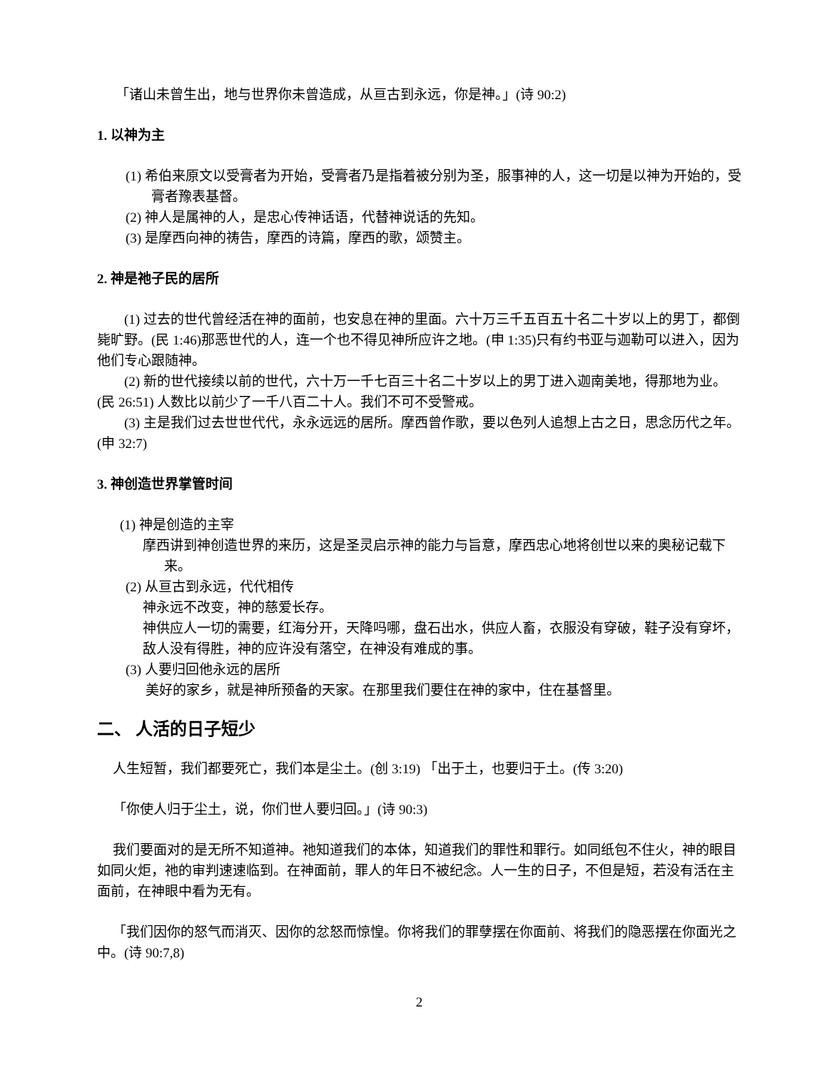「诸山未曾生出，地与世界你未曾造成，从亘古到永远，你是神。」(诗 90:2)
1. 以神为主
(1) 希伯来原文以受膏者为开始，受膏者乃是指着被分别为圣，服事神的人，这一切是以神为开始的，受膏者豫表基督。
(2) 神人是属神的人，是忠心传神话语，代替神说话的先知。
(3) 是摩西向神的祷告，摩西的诗篇，摩西的歌，颂赞主。
2. 神是祂子民的居所
(1) 过去的世代曾经活在神的面前，也安息在神的里面。六十万三千五百五十名二十岁以上的男丁，都倒毙旷野。(民 1:46)那恶世代的人，连一个也不得见神所应许之地。(申 1:35)只有约书亚与迦勒可以进入，因为他们专心跟随神。
(2) 新的世代接续以前的世代，六十万一千七百三十名二十岁以上的男丁进入迦南美地，得那地为业。(民 26:51) 人数比以前少了一千八百二十人。我们不可不受警戒。
(3) 主是我们过去世世代代，永永远远的居所。摩西曾作歌，要以色列人追想上古之日，思念历代之年。(申 32:7)
3. 神创造世界掌管时间
(1) 神是创造的主宰
摩西讲到神创造世界的来历，这是圣灵启示神的能力与旨意，摩西忠心地将创世以来的奥秘记载下来。
(2) 从亘古到永远，代代相传
神永远不改变，神的慈爱长存。
神供应人一切的需要，红海分开，天降吗哪，盘石出水，供应人畜，衣服没有穿破，鞋子没有穿坏，敌人没有得胜，神的应许没有落空，在神没有难成的事。
(3) 人要归回他永远的居所
美好的家乡，就是神所预备的天家。在那里我们要住在神的家中，住在基督里。
二、 人活的日子短少
人生短暂，我们都要死亡，我们本是尘土。(创 3:19) 「出于土，也要归于土。(传 3:20)
「你使人归于尘土，说，你们世人要归回。」(诗 90:3)
我们要面对的是无所不知道神。祂知道我们的本体，知道我们的罪性和罪行。如同纸包不住火，神的眼目如同火炬，祂的审判速速临到。在神面前，罪人的年日不被纪念。人一生的日子，不但是短，若没有活在主面前，在神眼中看为无有。
「我们因你的怒气而消灭、因你的忿怒而惊惶。你将我们的罪孽摆在你面前、将我们的隐恶摆在你面光之中。(诗 90:7,8)
2